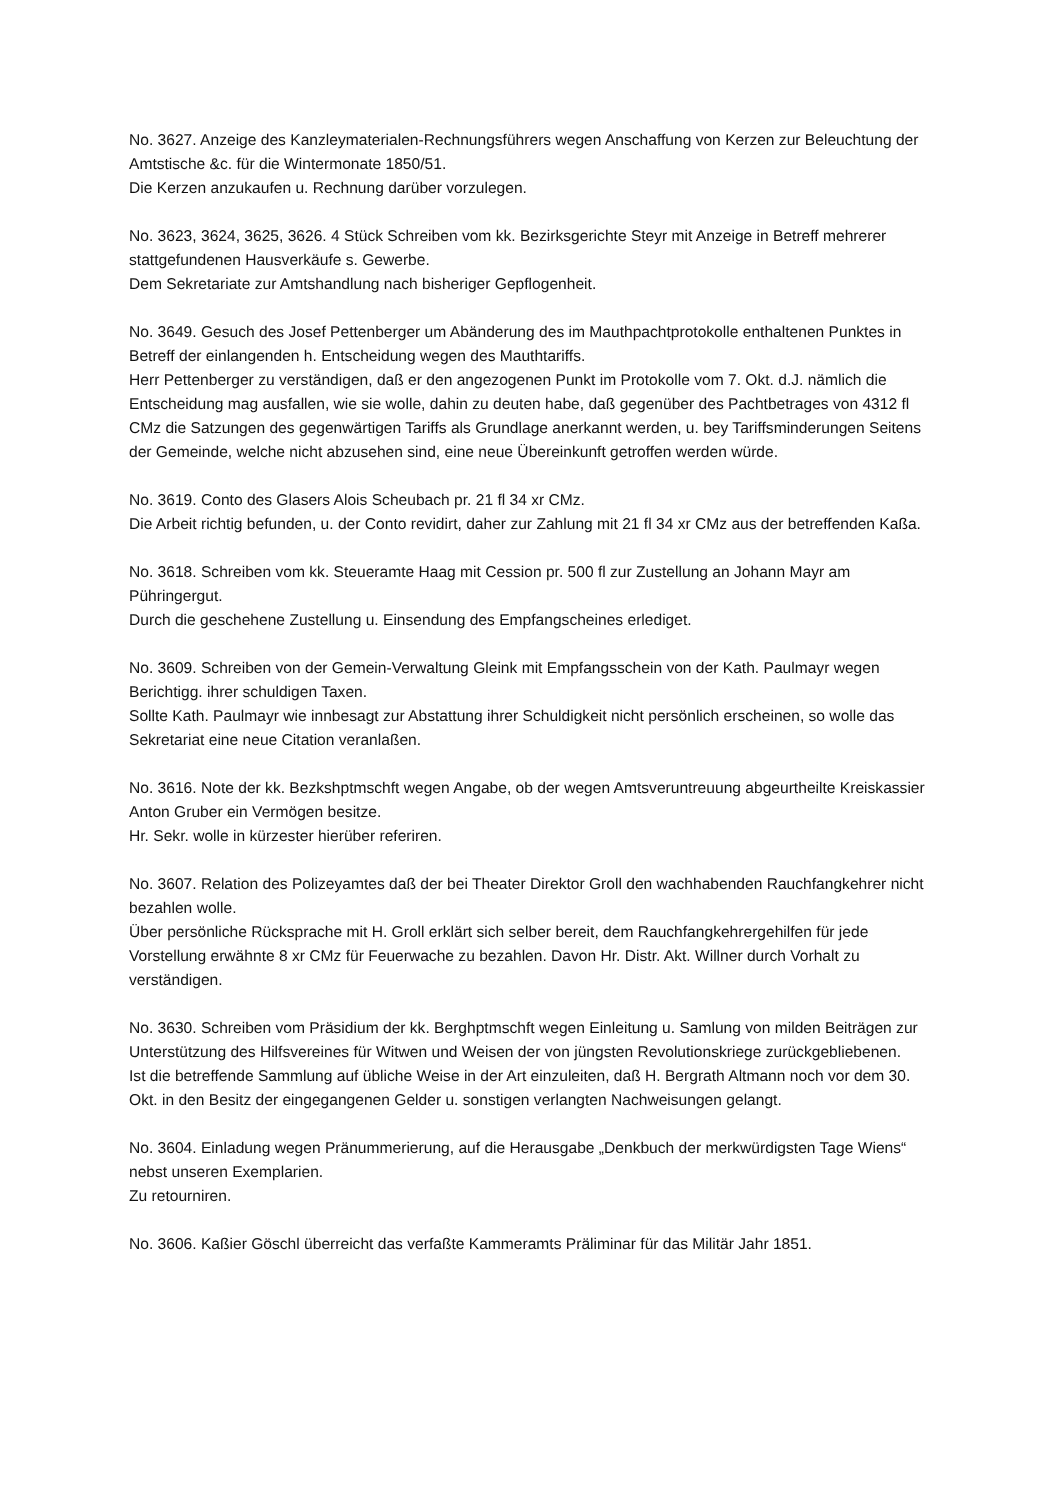No. 3627. Anzeige des Kanzleymaterialen-Rechnungsführers wegen Anschaffung von Kerzen zur Beleuchtung der Amtstische &c. für die Wintermonate 1850/51.
Die Kerzen anzukaufen u. Rechnung darüber vorzulegen.
No. 3623, 3624, 3625, 3626. 4 Stück Schreiben vom kk. Bezirksgerichte Steyr mit Anzeige in Betreff mehrerer stattgefundenen Hausverkäufe s. Gewerbe.
Dem Sekretariate zur Amtshandlung nach bisheriger Gepflogenheit.
No. 3649. Gesuch des Josef Pettenberger um Abänderung des im Mauthpachtprotokolle enthaltenen Punktes in Betreff der einlangenden h. Entscheidung wegen des Mauthtariffs.
Herr Pettenberger zu verständigen, daß er den angezogenen Punkt im Protokolle vom 7. Okt. d.J. nämlich die Entscheidung mag ausfallen, wie sie wolle, dahin zu deuten habe, daß gegenüber des Pachtbetrages von 4312 fl CMz die Satzungen des gegenwärtigen Tariffs als Grundlage anerkannt werden, u. bey Tariffsminderungen Seitens der Gemeinde, welche nicht abzusehen sind, eine neue Übereinkunft getroffen werden würde.
No. 3619. Conto des Glasers Alois Scheubach pr. 21 fl 34 xr CMz.
Die Arbeit richtig befunden, u. der Conto revidirt, daher zur Zahlung mit 21 fl 34 xr CMz aus der betreffenden Kaßa.
No. 3618. Schreiben vom kk. Steueramte Haag mit Cession pr. 500 fl zur Zustellung an Johann Mayr am Pühringergut.
Durch die geschehene Zustellung u. Einsendung des Empfangscheines erlediget.
No. 3609. Schreiben von der Gemein-Verwaltung Gleink mit Empfangsschein von der Kath. Paulmayr wegen Berichtigg. ihrer schuldigen Taxen.
Sollte Kath. Paulmayr wie innbesagt zur Abstattung ihrer Schuldigkeit nicht persönlich erscheinen, so wolle das Sekretariat eine neue Citation veranlaßen.
No. 3616. Note der kk. Bezkshptmschft wegen Angabe, ob der wegen Amtsveruntreuung abgeurtheilte Kreiskassier Anton Gruber ein Vermögen besitze.
Hr. Sekr. wolle in kürzester hierüber referiren.
No. 3607. Relation des Polizeyamtes daß der bei Theater Direktor Groll den wachhabenden Rauchfangkehrer nicht bezahlen wolle.
Über persönliche Rücksprache mit H. Groll erklärt sich selber bereit, dem Rauchfangkehrergehilfen für jede Vorstellung erwähnte 8 xr CMz für Feuerwache zu bezahlen. Davon Hr. Distr. Akt. Willner durch Vorhalt zu verständigen.
No. 3630. Schreiben vom Präsidium der kk. Berghptmschft wegen Einleitung u. Samlung von milden Beiträgen zur Unterstützung des Hilfsvereines für Witwen und Weisen der von jüngsten Revolutionskriege zurückgebliebenen.
Ist die betreffende Sammlung auf übliche Weise in der Art einzuleiten, daß H. Bergrath Altmann noch vor dem 30. Okt. in den Besitz der eingegangenen Gelder u. sonstigen verlangten Nachweisungen gelangt.
No. 3604. Einladung wegen Pränummerierung, auf die Herausgabe „Denkbuch der merkwürdigsten Tage Wiens“ nebst unseren Exemplarien.
Zu retourniren.
No. 3606. Kaßier Göschl überreicht das verfaßte Kammeramts Präliminar für das Militär Jahr 1851.